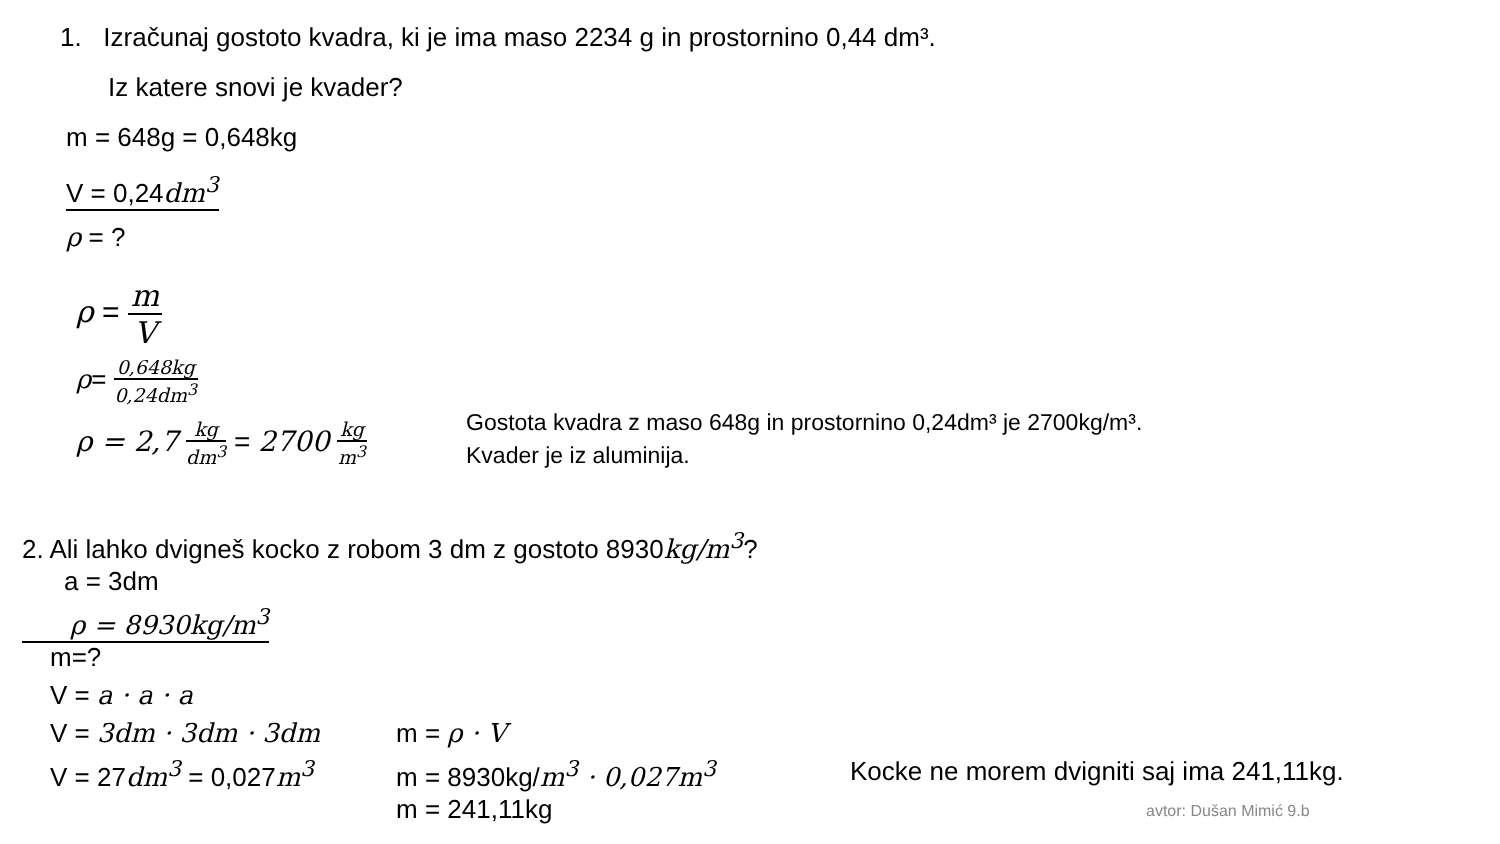1. Izračunaj gostoto kvadra, ki je ima maso 2234 g in prostornino 0,44 dm³.
Iz katere snovi je kvader?
m = 648g = 0,648kg
V = 0,24dm<sup>3</sup>
ρ = ?
ρ = m V
ρ= 0,648kg 0,24dm<sup>3</sup>
ρ = 2,7 kg dm<sup>3</sup> = 2700 kg m<sup>3</sup>
Gostota kvadra z maso 648g in prostornino 0,24dm³ je 2700kg/m³.
Kvader je iz aluminija.
2. Ali lahko dvigneš kocko z robom 3 dm z gostoto 8930kg/m<sup>3</sup>?
a = 3dm
ρ = 8930kg/m<sup>3</sup>
m=?
V = a · a · a
V = 3dm · 3dm · 3dm
V = 27dm<sup>3</sup> = 0,027m<sup>3</sup>
m = ρ · V
m = 8930kg/m<sup>3</sup> · 0,027m<sup>3</sup>
m = 241,11kg
Kocke ne morem dvigniti saj ima 241,11kg.
avtor: Dušan Mimić 9.b